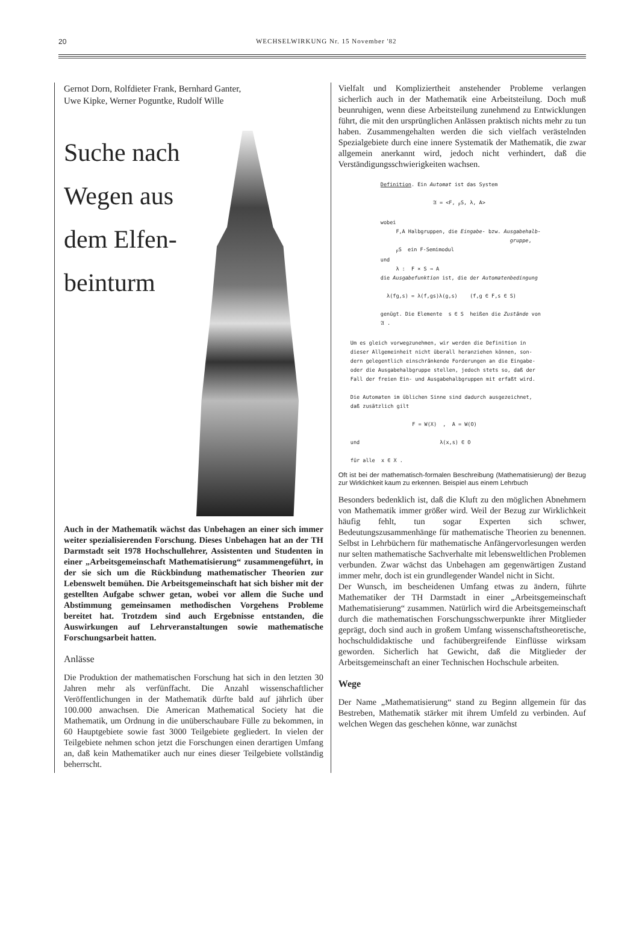20
WECHSELWIRKUNG Nr. 15 November '82
Gernot Dorn, Rolfdieter Frank, Bernhard Ganter,
Uwe Kipke, Werner Poguntke, Rudolf Wille
Suche nach Wegen aus dem Elfen-beinturm
Auch in der Mathematik wächst das Unbehagen an einer sich immer weiter spezialisierenden Forschung. Dieses Unbehagen hat an der TH Darmstadt seit 1978 Hochschullehrer, Assistenten und Studenten in einer „Arbeitsgemeinschaft Mathematisierung“ zusammengeführt, in der sie sich um die Rückbindung mathematischer Theorien zur Lebenswelt bemühen. Die Arbeitsgemeinschaft hat sich bisher mit der gestellten Aufgabe schwer getan, wobei vor allem die Suche und Abstimmung gemeinsamen methodischen Vorgehens Probleme bereitet hat. Trotzdem sind auch Ergebnisse entstanden, die Auswirkungen auf Lehrveranstaltungen sowie mathematische Forschungsarbeit hatten.
Anlässe
Die Produktion der mathematischen Forschung hat sich in den letzten 30 Jahren mehr als verfünffacht. Die Anzahl wissenschaftlicher Veröffentlichungen in der Mathematik dürfte bald auf jährlich über 100.000 anwachsen. Die American Mathematical Society hat die Mathematik, um Ordnung in die unüberschaubare Fülle zu bekommen, in 60 Hauptgebiete sowie fast 3000 Teilgebiete gegliedert. In vielen der Teilgebiete nehmen schon jetzt die Forschungen einen derartigen Umfang an, daß kein Mathematiker auch nur eines dieser Teilgebiete vollständig beherrscht.
Vielfalt und Kompliziertheit anstehender Probleme verlangen sicherlich auch in der Mathematik eine Arbeitsteilung. Doch muß beunruhigen, wenn diese Arbeitsteilung zunehmend zu Entwicklungen führt, die mit den ursprünglichen Anlässen praktisch nichts mehr zu tun haben. Zusammengehalten werden die sich vielfach verästelnden Spezialgebiete durch eine innere Systematik der Mathematik, die zwar allgemein anerkannt wird, jedoch nicht verhindert, daß die Verständigungsschwierigkeiten wachsen.
Definition. Ein Automat ist das System 𝔄 = <F, <sub>F</sub>S, λ, A> wobei F,A Halbgruppen, die Eingabe- bzw. Ausgabehalb- gruppe, <sub>F</sub>S ein F-Semimodul und λ : F × S → A die Ausgabefunktion ist, die der Automatenbedingung λ(fg,s) = λ(f,gs)λ(g,s) (f,g ∈ F,s ∈ S) genügt. Die Elemente s ∈ S heißen die Zustände von 𝔄 .
Um es gleich vorwegzunehmen, wir werden die Definition in dieser Allgemeinheit nicht überall heranziehen können, son- dern gelegentlich einschränkende Forderungen an die Eingabe- oder die Ausgabehalbgruppe stellen, jedoch stets so, daß der Fall der freien Ein- und Ausgabehalbgruppen mit erfaßt wird. Die Automaten im üblichen Sinne sind dadurch ausgezeichnet, daß zusätzlich gilt F = W(X) , A = W(O) und λ(x,s) ∈ O für alle x ∈ X .
Oft ist bei der mathematisch-formalen Beschreibung (Mathematisierung) der Bezug zur Wirklichkeit kaum zu erkennen. Beispiel aus einem Lehrbuch
Besonders bedenklich ist, daß die Kluft zu den möglichen Abnehmern von Mathematik immer größer wird. Weil der Bezug zur Wirklichkeit häufig fehlt, tun sogar Experten sich schwer, Bedeutungszusammenhänge für mathematische Theorien zu benennen. Selbst in Lehrbüchern für mathematische Anfängervorlesungen werden nur selten mathematische Sachverhalte mit lebensweltlichen Problemen verbunden. Zwar wächst das Unbehagen am gegenwärtigen Zustand immer mehr, doch ist ein grundlegender Wandel nicht in Sicht.
Der Wunsch, im bescheidenen Umfang etwas zu ändern, führte Mathematiker der TH Darmstadt in einer „Arbeitsgemeinschaft Mathematisierung“ zusammen. Natürlich wird die Arbeitsgemeinschaft durch die mathematischen Forschungsschwerpunkte ihrer Mitglieder geprägt, doch sind auch in großem Umfang wissenschaftstheoretische, hochschuldidaktische und fachübergreifende Einflüsse wirksam geworden. Sicherlich hat Gewicht, daß die Mitglieder der Arbeitsgemeinschaft an einer Technischen Hochschule arbeiten.
Wege
Der Name „Mathematisierung“ stand zu Beginn allgemein für das Bestreben, Mathematik stärker mit ihrem Umfeld zu verbinden. Auf welchen Wegen das geschehen könne, war zunächst